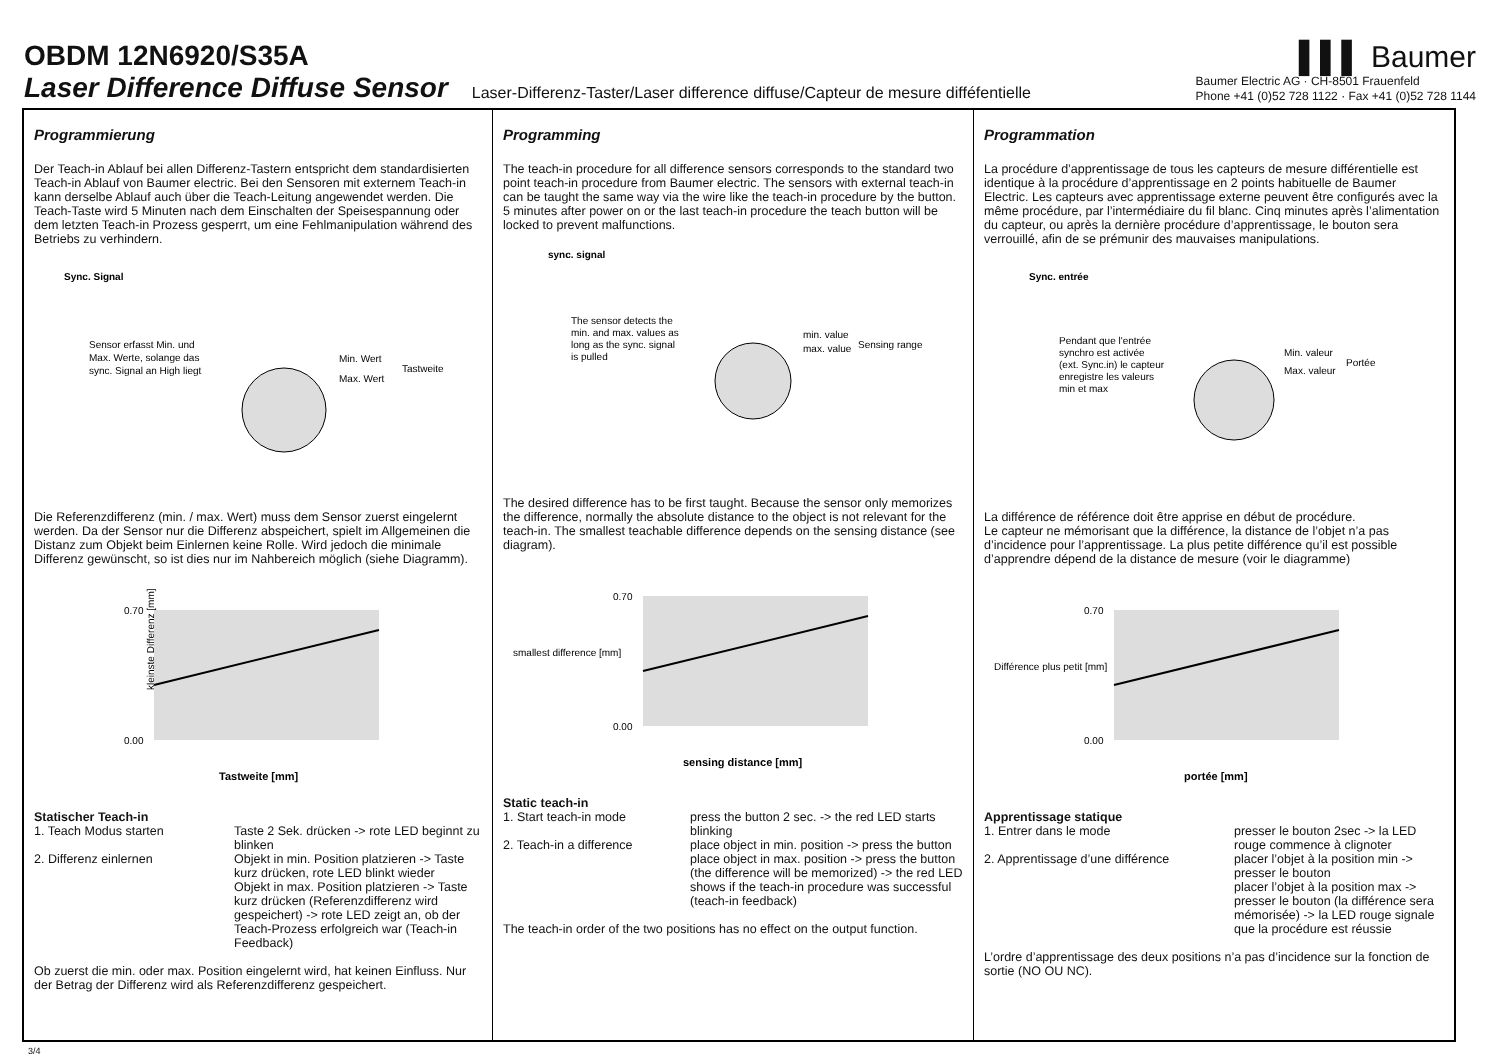OBDM 12N6920/S35A
Laser Difference Diffuse Sensor
Laser-Differenz-Taster/Laser difference diffuse/Capteur de mesure difféfentielle
▌▌▌ Baumer
Baumer Electric AG · CH-8501 Frauenfeld
Phone +41 (0)52 728 1122 · Fax +41 (0)52 728 1144
Programmierung
Der Teach-in Ablauf bei allen Differenz-Tastern entspricht dem standardisierten Teach-in Ablauf von Baumer electric. Bei den Sensoren mit externem Teach-in kann derselbe Ablauf auch über die Teach-Leitung angewendet werden. Die Teach-Taste wird 5 Minuten nach dem Einschalten der Speisespannung oder dem letzten Teach-in Prozess gesperrt, um eine Fehlmanipulation während des Betriebs zu verhindern.
Sync. Signal
Sensor erfasst Min. und
Max. Werte, solange das
sync. Signal an High liegt
Min. Wert
Max. Wert
Tastweite
Die Referenzdifferenz (min. / max. Wert) muss dem Sensor zuerst eingelernt werden. Da der Sensor nur die Differenz abspeichert, spielt im Allgemeinen die Distanz zum Objekt beim Einlernen keine Rolle. Wird jedoch die minimale Differenz gewünscht, so ist dies nur im Nahbereich möglich (siehe Diagramm).
kleinste Differenz [mm]
0.70
0.00
Tastweite [mm]
Statischer Teach-in
1. Teach Modus starten Taste 2 Sek. drücken -> rote LED beginnt zu blinken 2. Differenz einlernen Objekt in min. Position platzieren -> Taste kurz drücken, rote LED blinkt wieder
Objekt in max. Position platzieren -> Taste kurz drücken (Referenzdifferenz wird gespeichert) -> rote LED zeigt an, ob der Teach-Prozess erfolgreich war (Teach-in Feedback)
Ob zuerst die min. oder max. Position eingelernt wird, hat keinen Einfluss. Nur der Betrag der Differenz wird als Referenzdifferenz gespeichert.
Programming
The teach-in procedure for all difference sensors corresponds to the standard two point teach-in procedure from Baumer electric. The sensors with external teach-in can be taught the same way via the wire like the teach-in procedure by the button. 5 minutes after power on or the last teach-in procedure the teach button will be locked to prevent malfunctions.
sync. signal
The sensor detects the
min. and max. values as
long as the sync. signal
is pulled
min. value
max. value
Sensing range
The desired difference has to be first taught. Because the sensor only memorizes the difference, normally the absolute distance to the object is not relevant for the teach-in. The smallest teachable difference depends on the sensing distance (see diagram).
0.70
0.00
sensing distance [mm]
smallest difference [mm]
Static teach-in
1. Start teach-in mode press the button 2 sec. -> the red LED starts blinking 2. Teach-in a difference place object in min. position -> press the button
place object in max. position -> press the button (the difference will be memorized) -> the red LED shows if the teach-in procedure was successful (teach-in feedback)
The teach-in order of the two positions has no effect on the output function.
Programmation
La procédure d’apprentissage de tous les capteurs de mesure différentielle est identique à la procédure d’apprentissage en 2 points habituelle de Baumer Electric. Les capteurs avec apprentissage externe peuvent être configurés avec la même procédure, par l’intermédiaire du fil blanc. Cinq minutes après l’alimentation du capteur, ou après la dernière procédure d’apprentissage, le bouton sera verrouillé, afin de se prémunir des mauvaises manipulations.
Sync. entrée
Pendant que l'entrée
synchro est activée
(ext. Sync.in) le capteur
enregistre les valeurs
min et max
Min. valeur
Max. valeur
Portée
La différence de référence doit être apprise en début de procédure.
Le capteur ne mémorisant que la différence, la distance de l’objet n’a pas d’incidence pour l’apprentissage. La plus petite différence qu’il est possible d’apprendre dépend de la distance de mesure (voir le diagramme)
0.70
0.00
portée [mm]
Différence plus petit [mm]
Apprentissage statique
1. Entrer dans le mode presser le bouton 2sec -> la LED rouge commence à clignoter 2. Apprentissage d’une différence placer l’objet à la position min -> presser le bouton
placer l’objet à la position max -> presser le bouton (la différence sera mémorisée) -> la LED rouge signale que la procédure est réussie
L’ordre d’apprentissage des deux positions n’a pas d’incidence sur la fonction de sortie (NO OU NC).
3/4